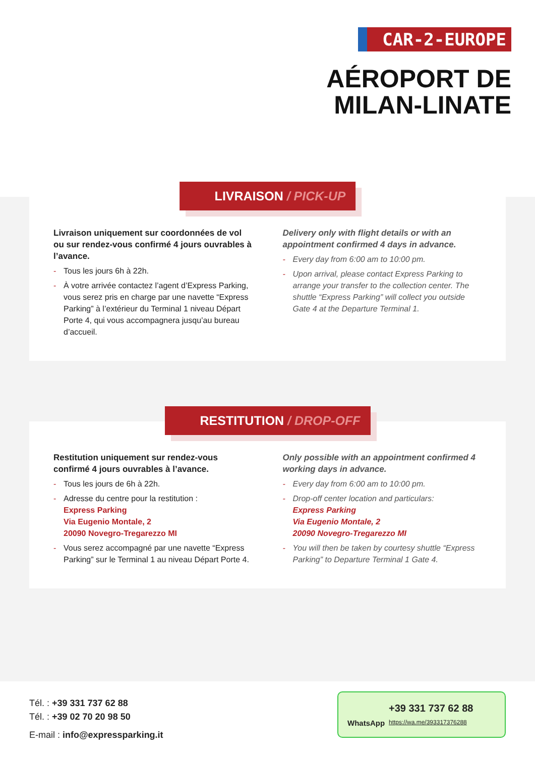CAR-2-EUROPE
AÉROPORT DE
MILAN-LINATE
LIVRAISON / PICK-UP
Livraison uniquement sur coordonnées de vol ou sur rendez-vous confirmé 4 jours ouvrables à l’avance.
- Tous les jours 6h à 22h.
- À votre arrivée contactez l’agent d’Express Parking, vous serez pris en charge par une navette “Express Parking” à l’extérieur du Terminal 1 niveau Départ Porte 4, qui vous accompagnera jusqu’au bureau d’accueil.
Delivery only with flight details or with an appointment confirmed 4 days in advance.
- Every day from 6:00 am to 10:00 pm.
- Upon arrival, please contact Express Parking to arrange your transfer to the collection center. The shuttle “Express Parking” will collect you outside Gate 4 at the Departure Terminal 1.
RESTITUTION / DROP-OFF
Restitution uniquement sur rendez-vous confirmé 4 jours ouvrables à l’avance.
- Tous les jours de 6h à 22h.
- Adresse du centre pour la restitution :
Express Parking
Via Eugenio Montale, 2
20090 Novegro-Tregarezzo MI
- Vous serez accompagné par une navette “Express Parking” sur le Terminal 1 au niveau Départ Porte 4.
Only possible with an appointment confirmed 4 working days in advance.
- Every day from 6:00 am to 10:00 pm.
- Drop-off center location and particulars:
Express Parking
Via Eugenio Montale, 2
20090 Novegro-Tregarezzo MI
- You will then be taken by courtesy shuttle “Express Parking” to Departure Terminal 1 Gate 4.
Tél. : +39 331 737 62 88
Tél. : +39 02 70 20 98 50
E-mail : info@expressparking.it
WhatsApp
+39 331 737 62 88
https://wa.me/393317376288